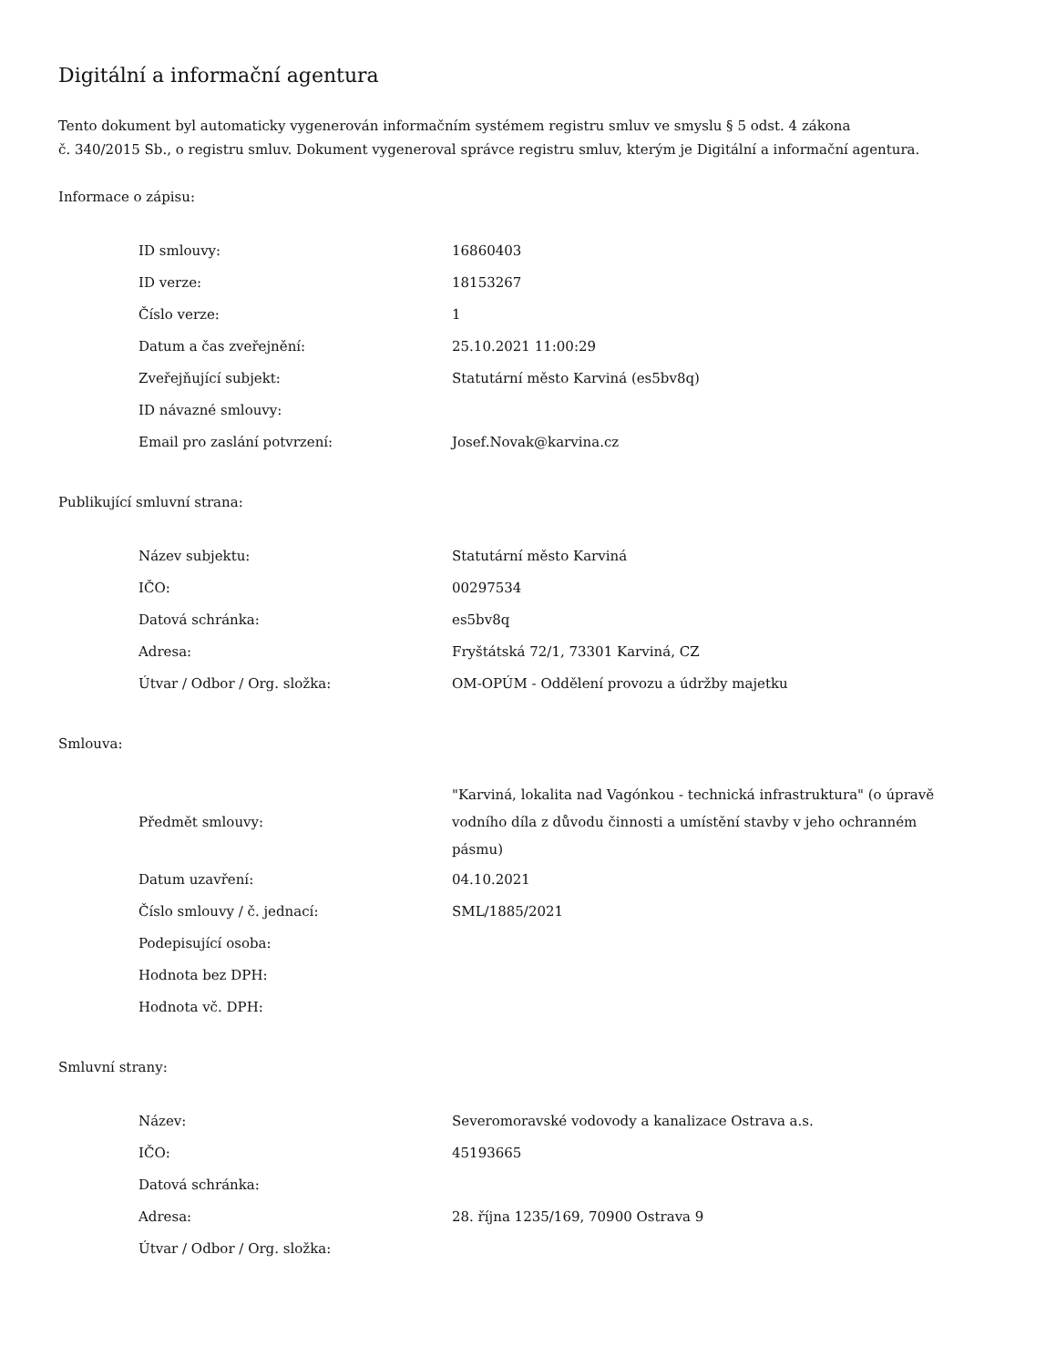Digitální a informační agentura
Tento dokument byl automaticky vygenerován informačním systémem registru smluv ve smyslu § 5 odst. 4 zákona
č. 340/2015 Sb., o registru smluv. Dokument vygeneroval správce registru smluv, kterým je Digitální a informační agentura.
Informace o zápisu:
| ID smlouvy: | 16860403 |
| ID verze: | 18153267 |
| Číslo verze: | 1 |
| Datum a čas zveřejnění: | 25.10.2021 11:00:29 |
| Zveřejňující subjekt: | Statutární město Karviná (es5bv8q) |
| ID návazné smlouvy: | |
| Email pro zaslání potvrzení: | Josef.Novak@karvina.cz |
Publikující smluvní strana:
| Název subjektu: | Statutární město Karviná |
| IČO: | 00297534 |
| Datová schránka: | es5bv8q |
| Adresa: | Fryštátská 72/1, 73301 Karviná, CZ |
| Útvar / Odbor / Org. složka: | OM-OPÚM - Oddělení provozu a údržby majetku |
Smlouva:
| Předmět smlouvy: | "Karviná, lokalita nad Vagónkou - technická infrastruktura" (o úpravě vodního díla z důvodu činnosti a umístění stavby v jeho ochranném pásmu) |
| Datum uzavření: | 04.10.2021 |
| Číslo smlouvy / č. jednací: | SML/1885/2021 |
| Podepisující osoba: | |
| Hodnota bez DPH: | |
| Hodnota vč. DPH: | |
Smluvní strany:
| Název: | Severomoravské vodovody a kanalizace Ostrava a.s. |
| IČO: | 45193665 |
| Datová schránka: | |
| Adresa: | 28. října 1235/169, 70900 Ostrava 9 |
| Útvar / Odbor / Org. složka: | |